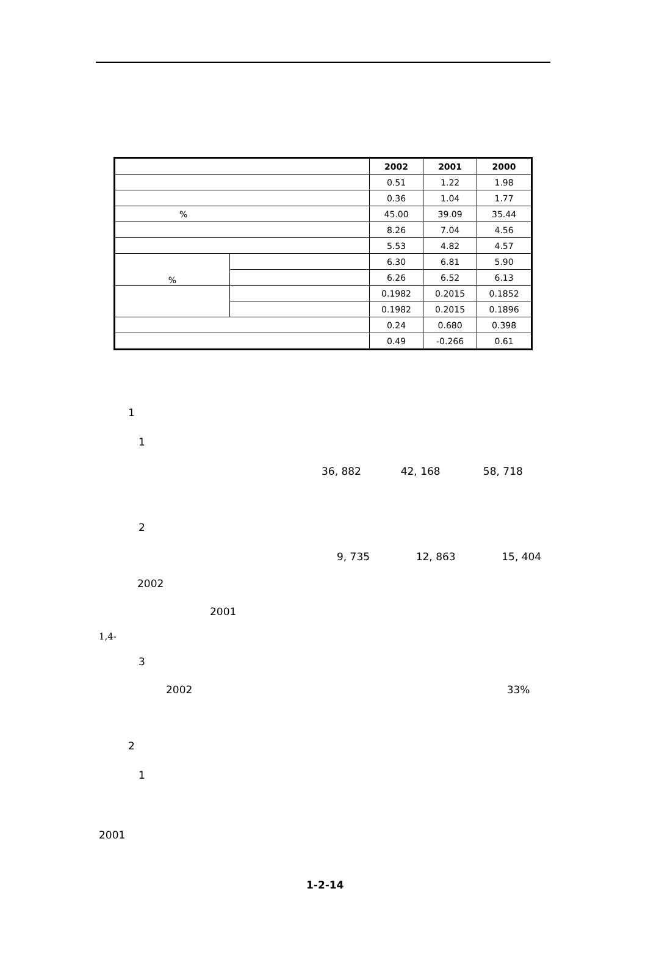| | | 2002 | 2001 | 2000 |
| --- | --- | --- | --- | --- |
| | | 0.51 | 1.22 | 1.98 |
| | | 0.36 | 1.04 | 1.77 |
| % | | 45.00 | 39.09 | 35.44 |
| | | 8.26 | 7.04 | 4.56 |
| | | 5.53 | 4.82 | 4.57 |
| % | | 6.30 | 6.81 | 5.90 |
| | | 6.26 | 6.52 | 6.13 |
| | | 0.1982 | 0.2015 | 0.1852 |
| | | 0.1982 | 0.2015 | 0.1896 |
| | | 0.24 | 0.680 | 0.398 |
| | | 0.49 | -0.266 | 0.61 |
1
1
36, 882 42, 168 58, 718
2
9, 735 12, 863 15, 404
2002
2001
1,4-
3
2002 33%
2
1
2001
1-2-14